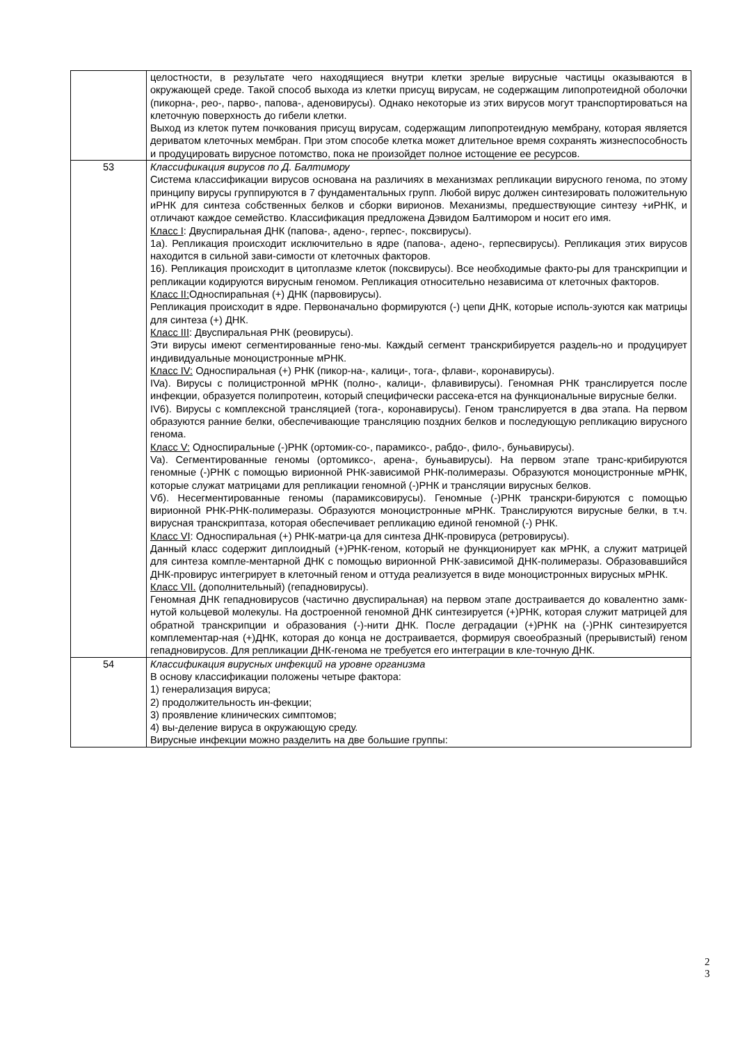| | целостности, в результате чего находящиеся внутри клетки зрелые вирусные частицы оказываются в окружающей среде. Такой способ выхода из клетки присущ вирусам, не содержащим липопротеидной оболочки (пикорна-, рео-, парво-, папова-, аденовирусы). Однако некоторые из этих вирусов могут транспортироваться на клеточную поверхность до гибели клетки. Выход из клеток путем почкования присущ вирусам, содержащим липопротеидную мембрану, которая является дериватом клеточных мембран. При этом способе клетка может длительное время сохранять жизнеспособность и продуцировать вирусное потомство, пока не произойдет полное истощение ее ресурсов. |
| 53 | Классификация вирусов по Д. Балтимору Система классификации вирусов основана на различиях в механизмах репликации вирусного генома, по этому принципу вирусы группируются в 7 фундаментальных групп. Любой вирус должен синтезировать положительную иРНК для синтеза собственных белков и сборки вирионов. Механизмы, предшествующие синтезу +иРНК, и отличают каждое семейство. Классификация предложена Дэвидом Балтимором и носит его имя. Класс I : Двуспиральная ДНК (папова-, адено-, герпес-, поксвирусы). 1а). Репликация происходит исключительно в ядре (папова-, адено-, герпесвирусы). Репликация этих вирусов находится в сильной зави-симости от клеточных факторов. 16). Репликация происходит в цитоплазме клеток (поксвирусы). Все необходимые факто-ры для транскрипции и репликации кодируются вирусным геномом. Репликация относительно независима от клеточных факторов. Класс II: Односпирапьная (+) ДНК (парвовирусы). Репликация происходит в ядре. Первоначально формируются (-) цепи ДНК, которые исполь-зуются как матрицы для синтеза (+) ДНК. Класс III : Двуспиральная РНК (реовирусы). Эти вирусы имеют сегментированные гено-мы. Каждый сегмент транскрибируется раздель-но и продуцирует индивидуальные моноцистронные мРНК. Класс IV: Односпиральная (+) РНК (пикор-на-, калици-, тога-, флави-, коронавирусы). IVa). Вирусы с полицистронной мРНК (полно-, калици-, флавивирусы). Геномная РНК транслируется после инфекции, образуется полипротеин, который специфически рассека-ется на функциональные вирусные белки. IV6). Вирусы с комплексной трансляцией (тога-, коронавирусы). Геном транслируется в два этапа. На первом образуются ранние белки, обеспечивающие трансляцию поздних белков и последующую репликацию вирусного генома. Класс V: Односпиральные (-)РНК (ортомик-со-, парамиксо-, рабдо-, фило-, буньавирусы). Va). Сегментированные геномы (ортомиксо-, арена-, буньавирусы). На первом этапе транс-крибируются геномные (-)РНК с помощью вирионной РНК-зависимой РНК-полимеразы. Образуются моноцистронные мРНК, которые служат матрицами для репликации геномной (-)РНК и трансляции вирусных белков. Vб). Несегментированные геномы (парамиксовирусы). Геномные (-)РНК транскри-бируются с помощью вирионной РНК-РНК-полимеразы. Образуются моноцистронные мРНК. Транслируются вирусные белки, в т.ч. вирусная транскриптаза, которая обеспечивает репликацию единой геномной (-) РНК. Класс VI : Односпиральная (+) РНК-матри-ца для синтеза ДНК-провируса (ретровирусы). Данный класс содержит диплоидный (+)РНК-геном, который не функционирует как мРНК, а служит матрицей для синтеза компле-ментарной ДНК с помощью вирионной РНК-зависимой ДНК-полимеразы. Образовавшийся ДНК-провирус интегрирует в клеточный геном и оттуда реализуется в виде моноцистронных вирусных мРНК. Класс VII. (дополнительный) (гепадновирусы). Геномная ДНК гепадновирусов (частично двуспиральная) на первом этапе достраивается до ковалентно замк-нутой кольцевой молекулы. На достроенной геномной ДНК синтезируется (+)РНК, которая служит матрицей для обратной транскрипции и образования (-)-нити ДНК. После деградации (+)РНК на (-)РНК синтезируется комплементар-ная (+)ДНК, которая до конца не достраивается, формируя своеобразный (прерывистый) геном гепадновирусов. Для репликации ДНК-генома не требуется его интеграции в кле-точную ДНК. |
| 54 | Классификация вирусных инфекций на уровне организма В основу классификации положены четыре фактора: 1) генерализация вируса; 2) продолжительность ин-фекции; 3) проявление клинических симптомов; 4) вы-деление вируса в окружающую среду. Вирусные инфекции можно разделить на две большие группы: |
2
3